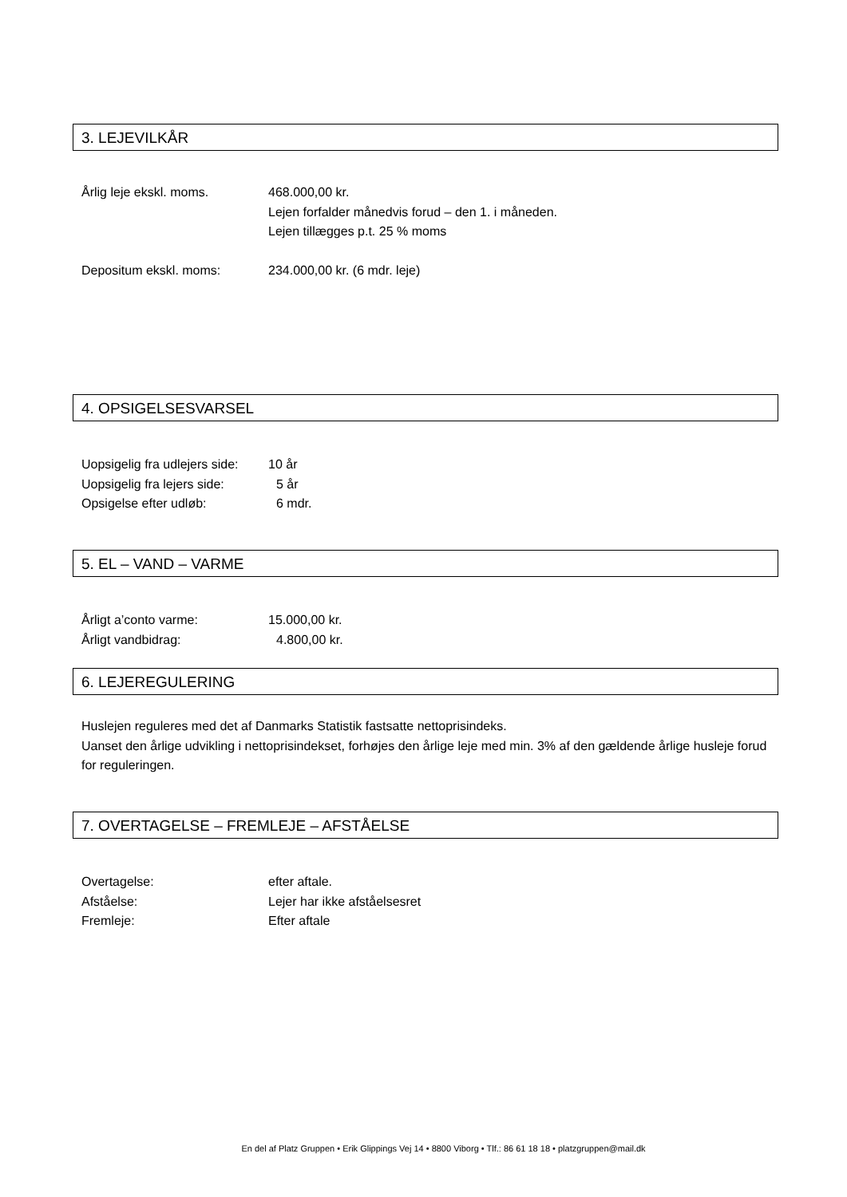3. LEJEVILKÅR
Årlig leje ekskl. moms. 468.000,00 kr.
Lejen forfalder månedvis forud – den 1. i måneden.
Lejen tillægges p.t. 25 % moms
Depositum ekskl. moms: 234.000,00 kr. (6 mdr. leje)
4. OPSIGELSESVARSEL
Uopsigelig fra udlejers side:
10 år
Uopsigelig fra lejers side:
5 år
Opsigelse efter udløb: 6 mdr.
5. EL – VAND – VARME
Årligt a’conto varme: 15.000,00 kr.
Årligt vandbidrag: 4.800,00 kr.
6. LEJEREGULERING
Huslejen reguleres med det af Danmarks Statistik fastsatte nettoprisindeks.
Uanset den årlige udvikling i nettoprisindekset, forhøjes den årlige leje med min. 3% af den gældende årlige husleje forud for reguleringen.
7. OVERTAGELSE – FREMLEJE – AFSTÅELSE
Overtagelse: efter aftale.
Afståelse: Lejer har ikke afståelsesret
Fremleje: Efter aftale
En del af Platz Gruppen • Erik Glippings Vej 14 • 8800 Viborg • Tlf.: 86 61 18 18 • platzgruppen@mail.dk